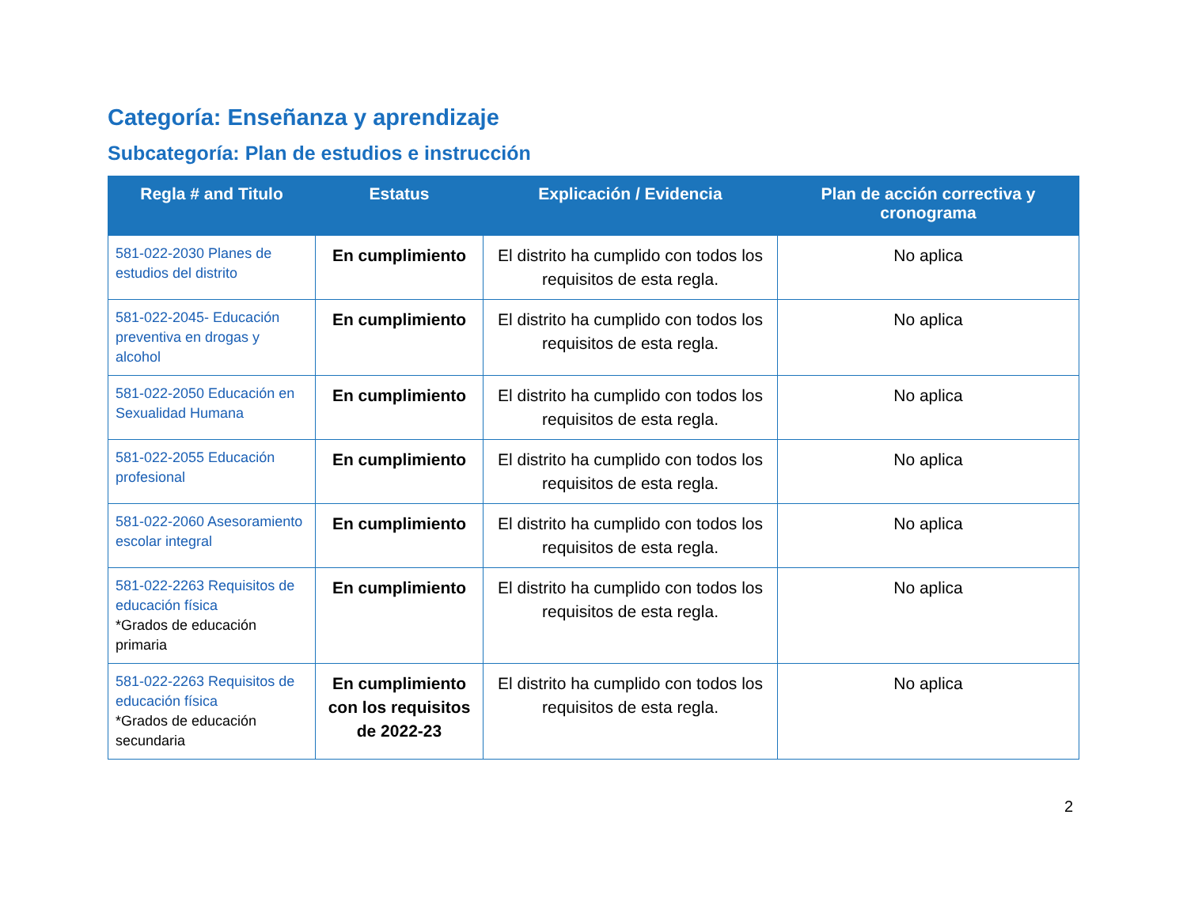Categoría: Enseñanza y aprendizaje
Subcategoría: Plan de estudios e instrucción
| Regla # and Titulo | Estatus | Explicación / Evidencia | Plan de acción correctiva y cronograma |
| --- | --- | --- | --- |
| 581-022-2030 Planes de estudios del distrito | En cumplimiento | El distrito ha cumplido con todos los requisitos de esta regla. | No aplica |
| 581-022-2045- Educación preventiva en drogas y alcohol | En cumplimiento | El distrito ha cumplido con todos los requisitos de esta regla. | No aplica |
| 581-022-2050 Educación en Sexualidad Humana | En cumplimiento | El distrito ha cumplido con todos los requisitos de esta regla. | No aplica |
| 581-022-2055 Educación profesional | En cumplimiento | El distrito ha cumplido con todos los requisitos de esta regla. | No aplica |
| 581-022-2060 Asesoramiento escolar integral | En cumplimiento | El distrito ha cumplido con todos los requisitos de esta regla. | No aplica |
| 581-022-2263 Requisitos de educación física *Grados de educación primaria | En cumplimiento | El distrito ha cumplido con todos los requisitos de esta regla. | No aplica |
| 581-022-2263 Requisitos de educación física *Grados de educación secundaria | En cumplimiento con los requisitos de 2022-23 | El distrito ha cumplido con todos los requisitos de esta regla. | No aplica |
2